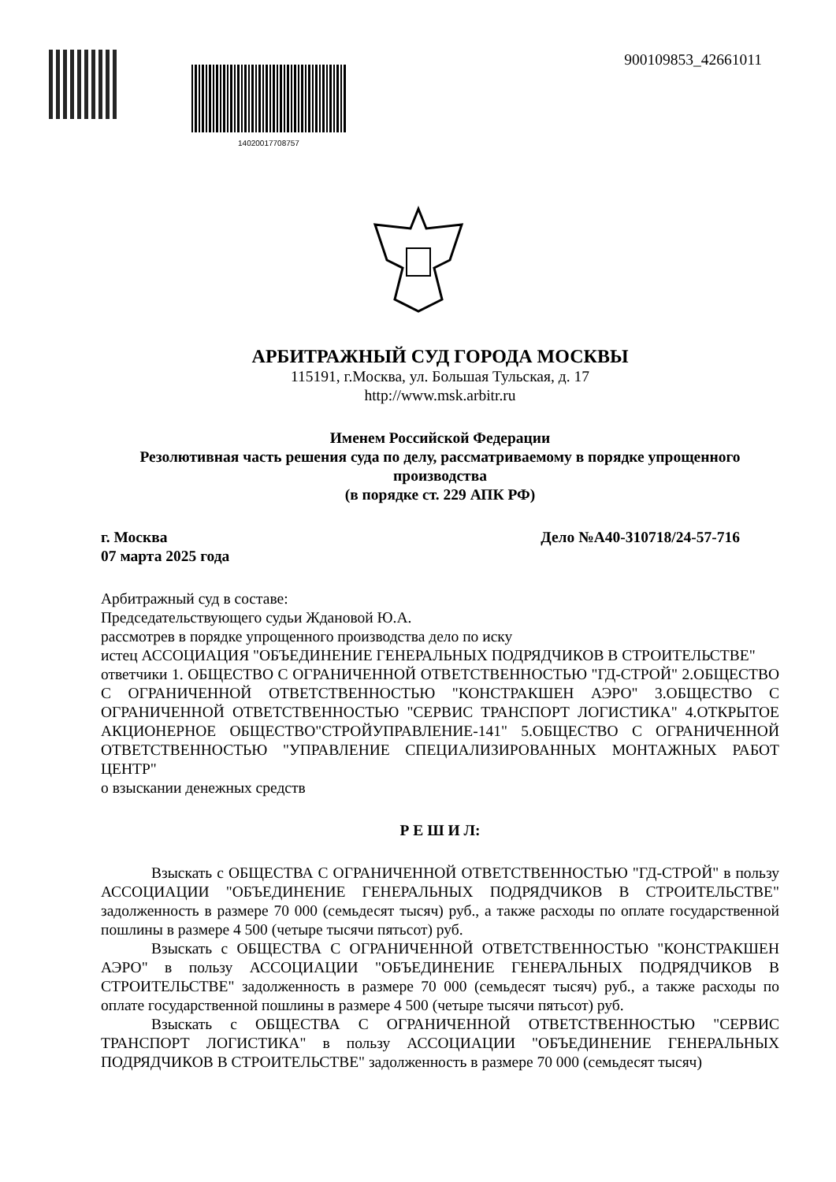14020017708757
900109853_42661011
АРБИТРАЖНЫЙ СУД ГОРОДА МОСКВЫ
115191, г.Москва, ул. Большая Тульская, д. 17
http://www.msk.arbitr.ru
Именем Российской Федерации
Резолютивная часть решения суда по делу, рассматриваемому в порядке упрощенного производства
(в порядке ст. 229 АПК РФ)
г. Москва Дело №А40-310718/24-57-716
07 марта 2025 года
Арбитражный суд в составе:
Председательствующего судьи Ждановой Ю.А.
рассмотрев в порядке упрощенного производства дело по иску
истец АССОЦИАЦИЯ "ОБЪЕДИНЕНИЕ ГЕНЕРАЛЬНЫХ ПОДРЯДЧИКОВ В СТРОИТЕЛЬСТВЕ"
ответчики 1. ОБЩЕСТВО С ОГРАНИЧЕННОЙ ОТВЕТСТВЕННОСТЬЮ "ГД-СТРОЙ" 2.ОБЩЕСТВО С ОГРАНИЧЕННОЙ ОТВЕТСТВЕННОСТЬЮ "КОНСТРАКШЕН АЭРО" 3.ОБЩЕСТВО С ОГРАНИЧЕННОЙ ОТВЕТСТВЕННОСТЬЮ "СЕРВИС ТРАНСПОРТ ЛОГИСТИКА" 4.ОТКРЫТОЕ АКЦИОНЕРНОЕ ОБЩЕСТВО"СТРОЙУПРАВЛЕНИЕ-141" 5.ОБЩЕСТВО С ОГРАНИЧЕННОЙ ОТВЕТСТВЕННОСТЬЮ "УПРАВЛЕНИЕ СПЕЦИАЛИЗИРОВАННЫХ МОНТАЖНЫХ РАБОТ ЦЕНТР"
о взыскании денежных средств
Р Е Ш И Л:
Взыскать с ОБЩЕСТВА С ОГРАНИЧЕННОЙ ОТВЕТСТВЕННОСТЬЮ "ГД-СТРОЙ" в пользу АССОЦИАЦИИ "ОБЪЕДИНЕНИЕ ГЕНЕРАЛЬНЫХ ПОДРЯДЧИКОВ В СТРОИТЕЛЬСТВЕ" задолженность в размере 70 000 (семьдесят тысяч) руб., а также расходы по оплате государственной пошлины в размере 4 500 (четыре тысячи пятьсот) руб.
Взыскать с ОБЩЕСТВА С ОГРАНИЧЕННОЙ ОТВЕТСТВЕННОСТЬЮ "КОНСТРАКШЕН АЭРО" в пользу АССОЦИАЦИИ "ОБЪЕДИНЕНИЕ ГЕНЕРАЛЬНЫХ ПОДРЯДЧИКОВ В СТРОИТЕЛЬСТВЕ" задолженность в размере 70 000 (семьдесят тысяч) руб., а также расходы по оплате государственной пошлины в размере 4 500 (четыре тысячи пятьсот) руб.
Взыскать с ОБЩЕСТВА С ОГРАНИЧЕННОЙ ОТВЕТСТВЕННОСТЬЮ "СЕРВИС ТРАНСПОРТ ЛОГИСТИКА" в пользу АССОЦИАЦИИ "ОБЪЕДИНЕНИЕ ГЕНЕРАЛЬНЫХ ПОДРЯДЧИКОВ В СТРОИТЕЛЬСТВЕ" задолженность в размере 70 000 (семьдесят тысяч)